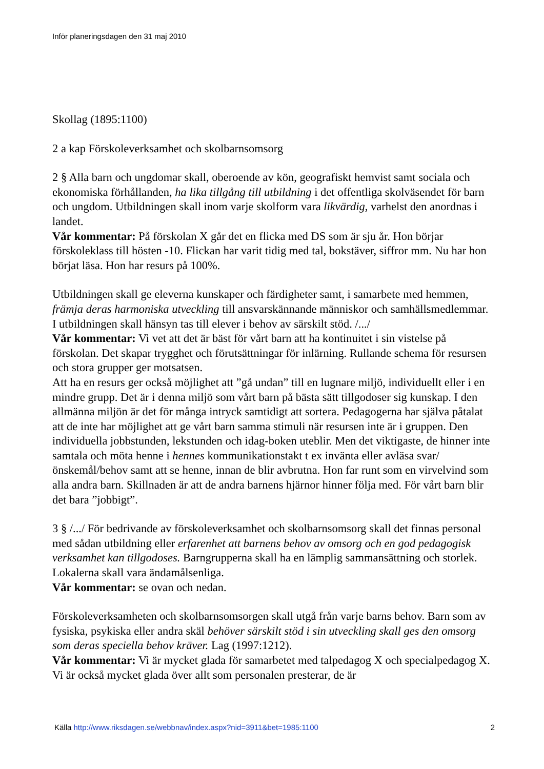Inför planeringsdagen den 31 maj 2010
Skollag (1895:1100)
2 a kap Förskoleverksamhet och skolbarnsomsorg
2 § Alla barn och ungdomar skall, oberoende av kön, geografiskt hemvist samt sociala och ekonomiska förhållanden, ha lika tillgång till utbildning i det offentliga skolväsendet för barn och ungdom. Utbildningen skall inom varje skolform vara likvärdig, varhelst den anordnas i landet.
Vår kommentar: På förskolan X går det en flicka med DS som är sju år. Hon börjar förskoleklass till hösten -10. Flickan har varit tidig med tal, bokstäver, siffror mm. Nu har hon börjat läsa. Hon har resurs på 100%.
Utbildningen skall ge eleverna kunskaper och färdigheter samt, i samarbete med hemmen, främja deras harmoniska utveckling till ansvarskännande människor och samhällsmedlemmar. I utbildningen skall hänsyn tas till elever i behov av särskilt stöd. /.../
Vår kommentar: Vi vet att det är bäst för vårt barn att ha kontinuitet i sin vistelse på förskolan. Det skapar trygghet och förutsättningar för inlärning. Rullande schema för resursen och stora grupper ger motsatsen.
Att ha en resurs ger också möjlighet att ”gå undan” till en lugnare miljö, individuellt eller i en mindre grupp. Det är i denna miljö som vårt barn på bästa sätt tillgodoser sig kunskap. I den allmänna miljön är det för många intryck samtidigt att sortera. Pedagogerna har själva påtalat att de inte har möjlighet att ge vårt barn samma stimuli när resursen inte är i gruppen. Den individuella jobbstunden, lekstunden och idag-boken uteblir. Men det viktigaste, de hinner inte samtala och möta henne i hennes kommunikationstakt t ex invänta eller avläsa svar/önskemål/behov samt att se henne, innan de blir avbrutna. Hon far runt som en virvelvind som alla andra barn. Skillnaden är att de andra barnens hjärnor hinner följa med. För vårt barn blir det bara ”jobbigt”.
3 § /.../ För bedrivande av förskoleverksamhet och skolbarnsomsorg skall det finnas personal med sådan utbildning eller erfarenhet att barnens behov av omsorg och en god pedagogisk verksamhet kan tillgodoses. Barngrupperna skall ha en lämplig sammansättning och storlek. Lokalerna skall vara ändamålsenliga.
Vår kommentar: se ovan och nedan.
Förskoleverksamheten och skolbarnsomsorgen skall utgå från varje barns behov. Barn som av fysiska, psykiska eller andra skäl behöver särskilt stöd i sin utveckling skall ges den omsorg som deras speciella behov kräver. Lag (1997:1212).
Vår kommentar: Vi är mycket glada för samarbetet med talpedagog X och specialpedagog X. Vi är också mycket glada över allt som personalen presterar, de är
Källa http://www.riksdagen.se/webbnav/index.aspx?nid=3911&bet=1985:1100 2